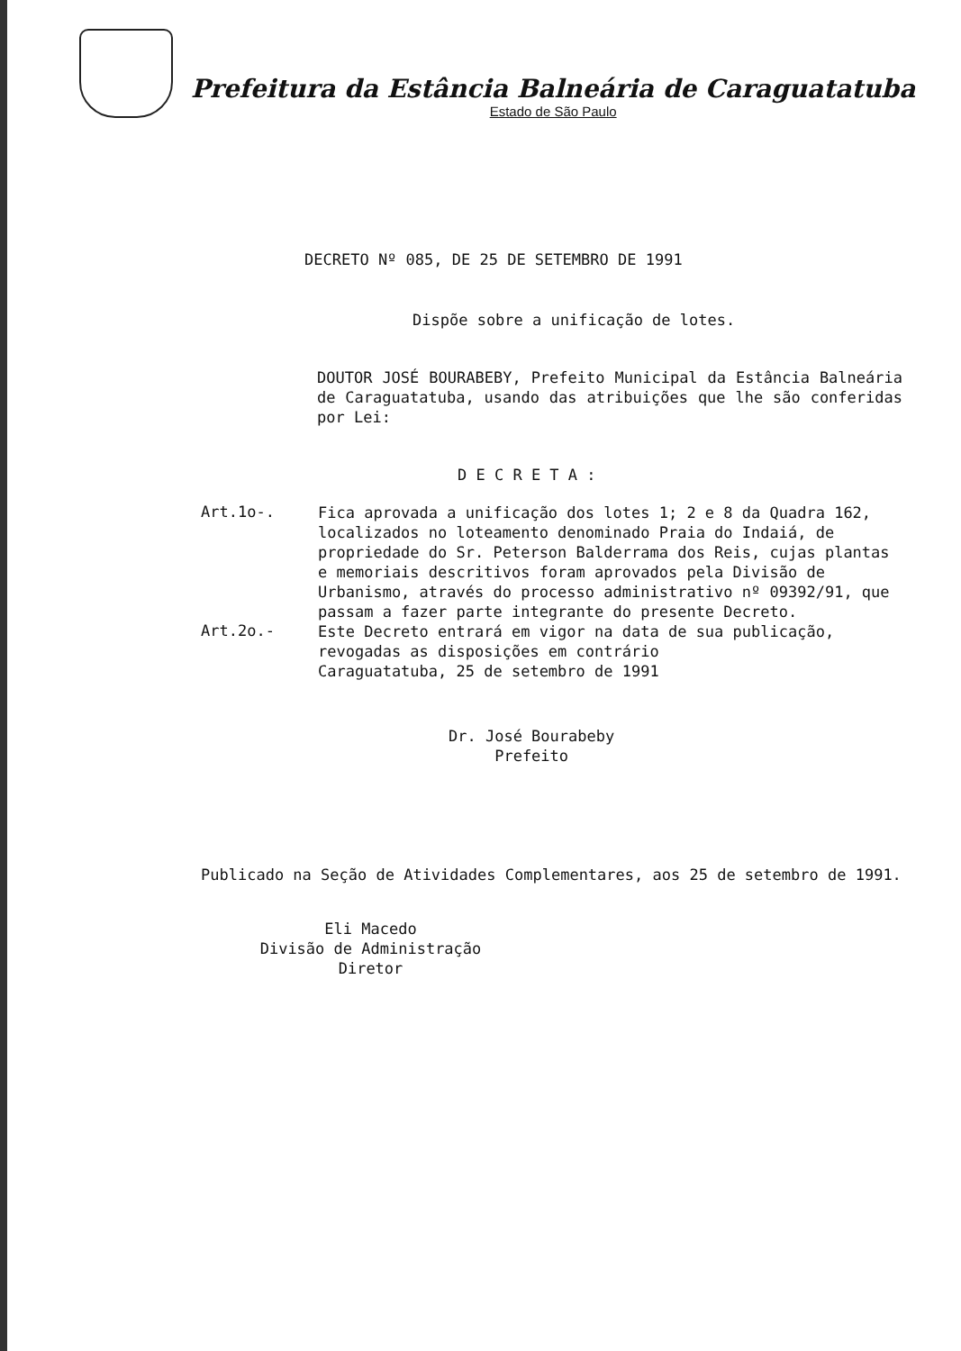Prefeitura da Estância Balneária de Caraguatatuba
Estado de São Paulo
DECRETO Nº 085, DE 25 DE SETEMBRO DE 1991
Dispõe sobre a unificação de lotes.
DOUTOR JOSÉ BOURABEBY, Prefeito Municipal da Estância Balneária de Caraguatatuba, usando das atribuições que lhe são conferidas por Lei:
D E C R E T A :
Art.1o-.
Fica aprovada a unificação dos lotes 1; 2 e 8 da Quadra 162, localizados no loteamento denominado Praia do Indaiá, de propriedade do Sr. Peterson Balderrama dos Reis, cujas plantas e memoriais descritivos foram aprovados pela Divisão de Urbanismo, através do processo administrativo nº 09392/91, que passam a fazer parte integrante do presente Decreto.
Art.2o.-
Este Decreto entrará em vigor na data de sua publicação, revogadas as disposições em contrário
Caraguatatuba, 25 de setembro de 1991
Dr. José Bourabeby
Prefeito
Publicado na Seção de Atividades Complementares, aos 25 de setembro de 1991.
Eli Macedo
Divisão de Administração
Diretor